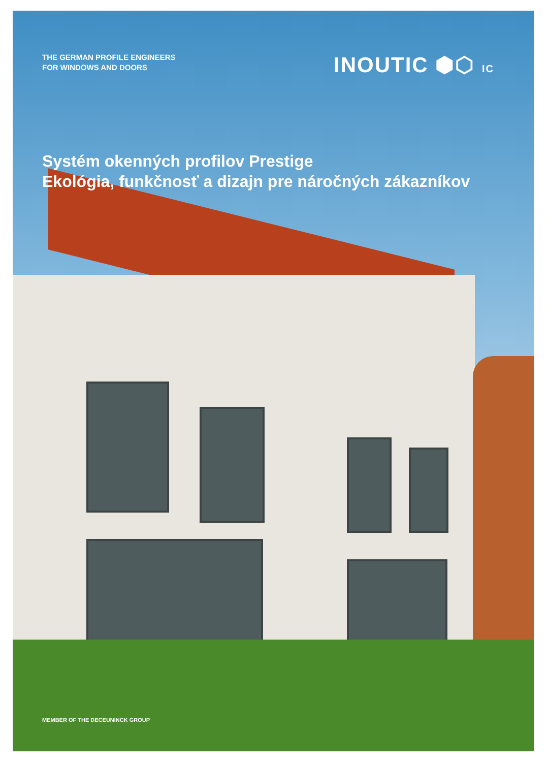THE GERMAN PROFILE ENGINEERS
FOR WINDOWS AND DOORS
INOUTIC ⬢⬡ IC
Systém okenných profilov Prestige
Ekológia, funkčnosť a dizajn pre náročných zákazníkov
MEMBER OF THE DECEUNINCK GROUP